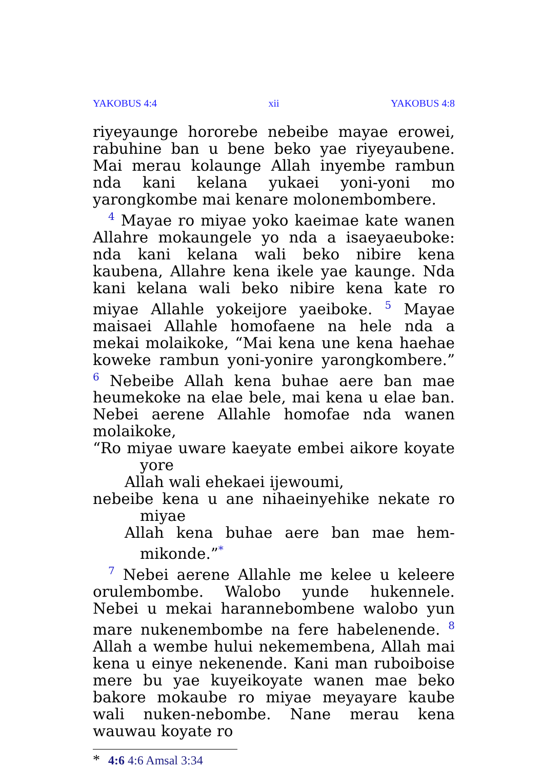YAKOBUS 4:4 xii YAKOBUS 4:8
riyeyaunge hororebe nebeibe mayae erowei, rabuhine ban u bene beko yae riyeyaubene. Mai merau kolaunge Allah inyembe rambun nda kani kelana yukaei yoni-yoni mo yarongkombe mai kenare molonembombere.
<sup>4</sup> Mayae ro miyae yoko kaeimae kate wanen Allahre mokaungele yo nda a isaeyaeuboke: nda kani kelana wali beko nibire kena kaubena, Allahre kena ikele yae kaunge. Nda kani kelana wali beko nibire kena kate ro miyae Allahle yokeijore yaeiboke. <sup>5</sup> Mayae maisaei Allahle homofaene na hele nda a mekai molaikoke, “Mai kena une kena haehae koweke rambun yoni-yonire yarongkombere.” <sup>6</sup> Nebeibe Allah kena buhae aere ban mae heumekoke na elae bele, mai kena u elae ban. Nebei aerene Allahle homofae nda wanen molaikoke,
“Ro miyae uware kaeyate embei aikore koyate yore
Allah wali ehekaei ijewoumi,
nebeibe kena u ane nihaeinyehike nekate ro miyae
Allah kena buhae aere ban mae hem-mikonde.”<sup>*</sup>
<sup>7</sup> Nebei aerene Allahle me kelee u keleere orulembombe. Walobo yunde hukennele. Nebei u mekai harannebombene walobo yun mare nukenembombe na fere habelenende. <sup>8</sup> Allah a wembe hului nekemembena, Allah mai kena u einye nekenende. Kani man ruboiboise mere bu yae kuyeikoyate wanen mae beko bakore mokaube ro miyae meyayare kaube wali nuken-nebombe. Nane merau kena wauwau koyate ro
* 4:6 4:6 Amsal 3:34